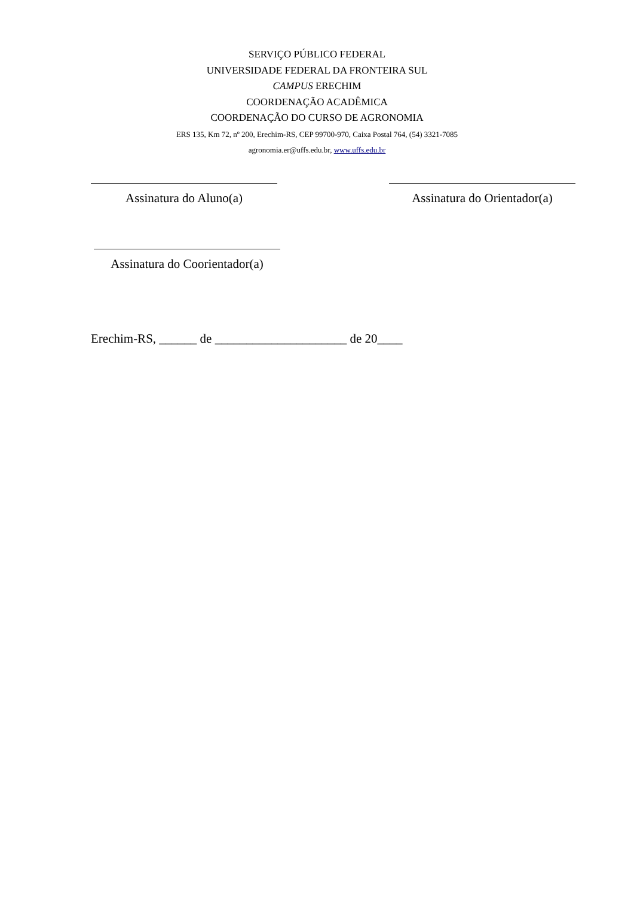SERVIÇO PÚBLICO FEDERAL
UNIVERSIDADE FEDERAL DA FRONTEIRA SUL
CAMPUS ERECHIM
COORDENAÇÃO ACADÊMICA
COORDENAÇÃO DO CURSO DE AGRONOMIA
ERS 135, Km 72, nº 200, Erechim-RS, CEP 99700-970, Caixa Postal 764, (54) 3321-7085
agronomia.er@uffs.edu.br, www.uffs.edu.br
Assinatura do Aluno(a) Assinatura do Orientador(a)
Assinatura do Coorientador(a)
Erechim-RS, ______ de _____________________ de 20____